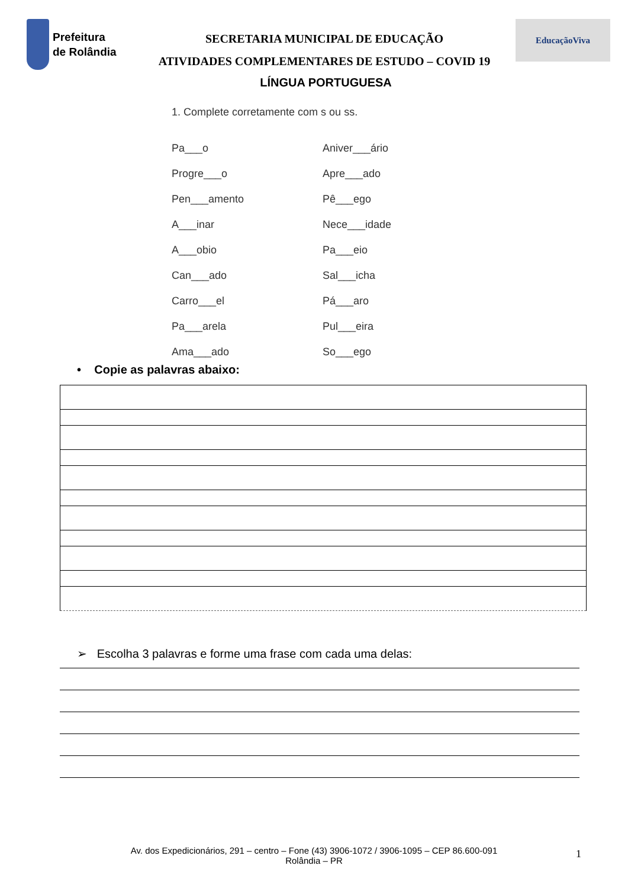Prefeitura
de Rolândia
SECRETARIA MUNICIPAL DE EDUCAÇÃO
ATIVIDADES COMPLEMENTARES DE ESTUDO – COVID 19
EducaçãoViva
LÍNGUA PORTUGUESA
1. Complete corretamente com s ou ss.
Pa___o Aniver___ário Progre___o Apre___ado Pen___amento Pê___ego A___inar Nece___idade A___obio Pa___eio Can___ado Sal___icha Carro___el Pá___aro Pa___arela Pul___eira Ama___ado So___ego
• Copie as palavras abaixo:
➢ Escolha 3 palavras e forme uma frase com cada uma delas:
Av. dos Expedicionários, 291 – centro – Fone (43) 3906-1072 / 3906-1095 – CEP 86.600-091
Rolândia – PR
1